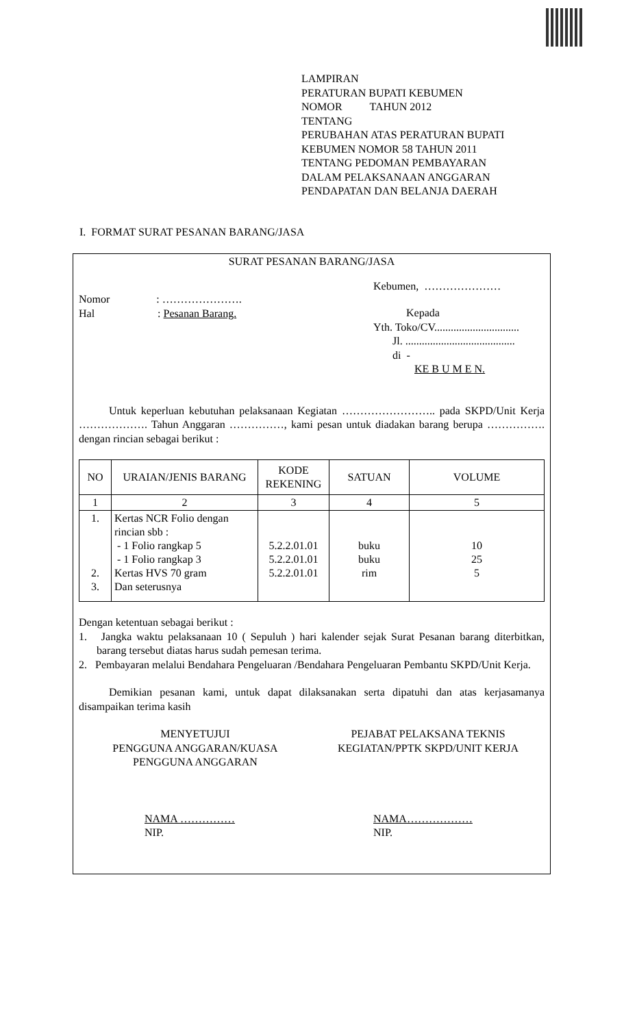LAMPIRAN
PERATURAN BUPATI KEBUMEN
NOMOR TAHUN 2012
TENTANG
PERUBAHAN ATAS PERATURAN BUPATI
KEBUMEN NOMOR 58 TAHUN 2011
TENTANG PEDOMAN PEMBAYARAN
DALAM PELAKSANAAN ANGGARAN
PENDAPATAN DAN BELANJA DAERAH
I. FORMAT SURAT PESANAN BARANG/JASA
SURAT PESANAN BARANG/JASA
Kebumen, …………………
Nomor : ………………….
Hal : Pesanan Barang.
Kepada
Yth. Toko/CV...............................
Jl. ........................................
di -
KE B U M E N.
Untuk keperluan kebutuhan pelaksanaan Kegiatan …………………….. pada SKPD/Unit Kerja ………………. Tahun Anggaran ……………, kami pesan untuk diadakan barang berupa ……………. dengan rincian sebagai berikut :
| NO | URAIAN/JENIS BARANG | KODE REKENING | SATUAN | VOLUME |
| --- | --- | --- | --- | --- |
| 1 | 2 | 3 | 4 | 5 |
| 1. 2. 3. | Kertas NCR Folio dengan rincian sbb : - 1 Folio rangkap 5 - 1 Folio rangkap 3 Kertas HVS 70 gram Dan seterusnya | 5.2.2.01.01 5.2.2.01.01 5.2.2.01.01 | buku buku rim | 10 25 5 |
Dengan ketentuan sebagai berikut :
1. Jangka waktu pelaksanaan 10 ( Sepuluh ) hari kalender sejak Surat Pesanan barang diterbitkan, barang tersebut diatas harus sudah pemesan terima.
2. Pembayaran melalui Bendahara Pengeluaran /Bendahara Pengeluaran Pembantu SKPD/Unit Kerja.
Demikian pesanan kami, untuk dapat dilaksanakan serta dipatuhi dan atas kerjasamanya disampaikan terima kasih
MENYETUJUI
PENGGUNA ANGGARAN/KUASA
PENGGUNA ANGGARAN
PEJABAT PELAKSANA TEKNIS
KEGIATAN/PPTK SKPD/UNIT KERJA
NAMA ……………
NIP.
NAMA………………
NIP.